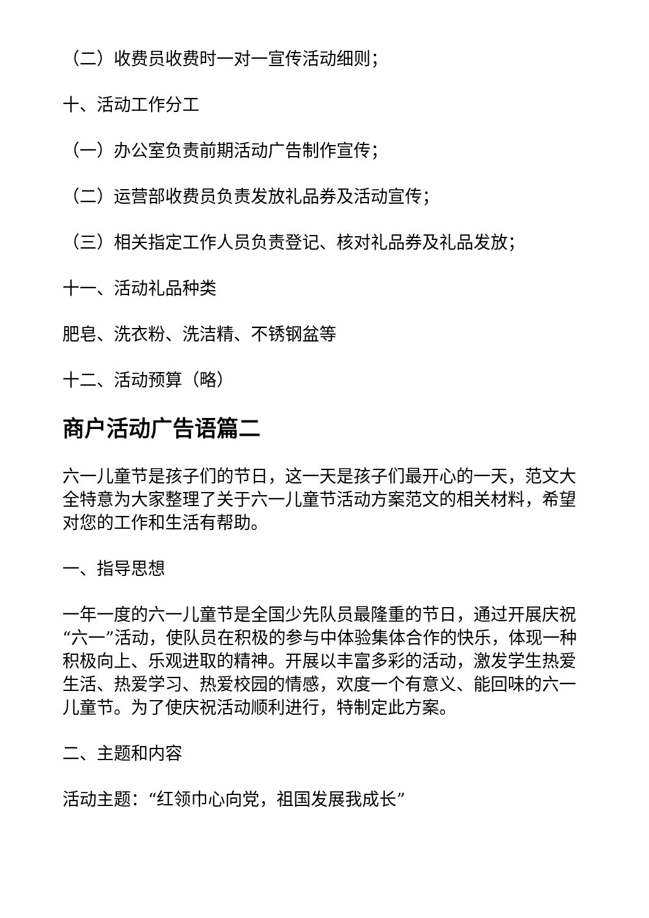（二）收费员收费时一对一宣传活动细则；
十、活动工作分工
（一）办公室负责前期活动广告制作宣传；
（二）运营部收费员负责发放礼品券及活动宣传；
（三）相关指定工作人员负责登记、核对礼品券及礼品发放；
十一、活动礼品种类
肥皂、洗衣粉、洗洁精、不锈钢盆等
十二、活动预算（略）
商户活动广告语篇二
六一儿童节是孩子们的节日，这一天是孩子们最开心的一天，范文大全特意为大家整理了关于六一儿童节活动方案范文的相关材料，希望对您的工作和生活有帮助。
一、指导思想
一年一度的六一儿童节是全国少先队员最隆重的节日，通过开展庆祝“六一”活动，使队员在积极的参与中体验集体合作的快乐，体现一种积极向上、乐观进取的精神。开展以丰富多彩的活动，激发学生热爱生活、热爱学习、热爱校园的情感，欢度一个有意义、能回味的六一儿童节。为了使庆祝活动顺利进行，特制定此方案。
二、主题和内容
活动主题：“红领巾心向党，祖国发展我成长”